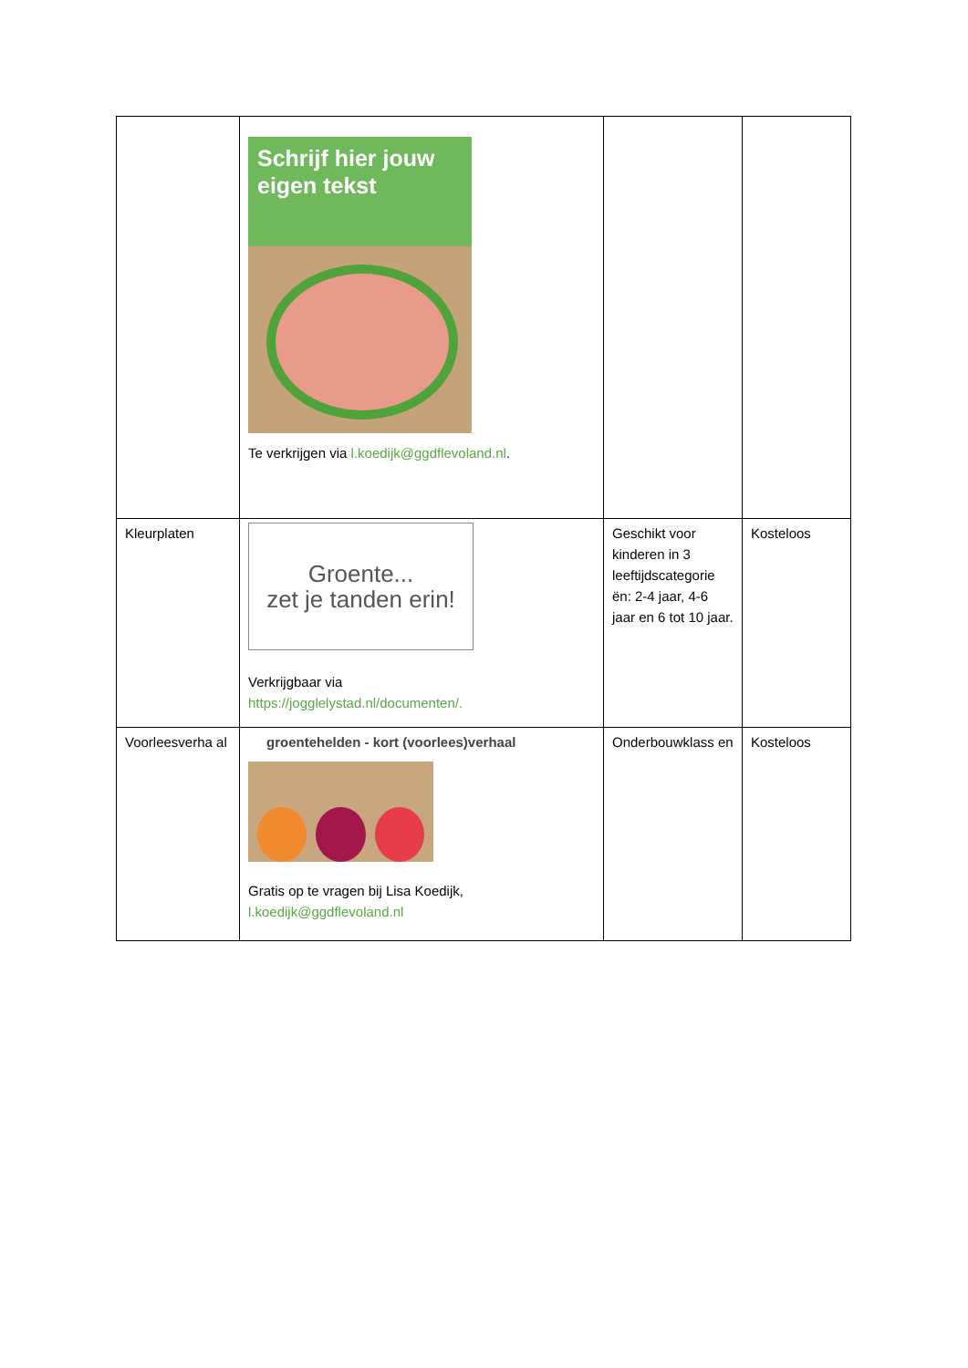| | Schrijf hier jouw eigen tekst Te verkrijgen via l.koedijk@ggdflevoland.nl . | | |
| Kleurplaten | Groente... zet je tanden erin! Verkrijgbaar via https://jogglelystad.nl/documenten/. | Geschikt voor kinderen in 3 leeftijdscategorie ën: 2-4 jaar, 4-6 jaar en 6 tot 10 jaar. | Kosteloos |
| Voorleesverha al | groentehelden - kort (voorlees)verhaal Gratis op te vragen bij Lisa Koedijk, l.koedijk@ggdflevoland.nl | Onderbouwklass en | Kosteloos |